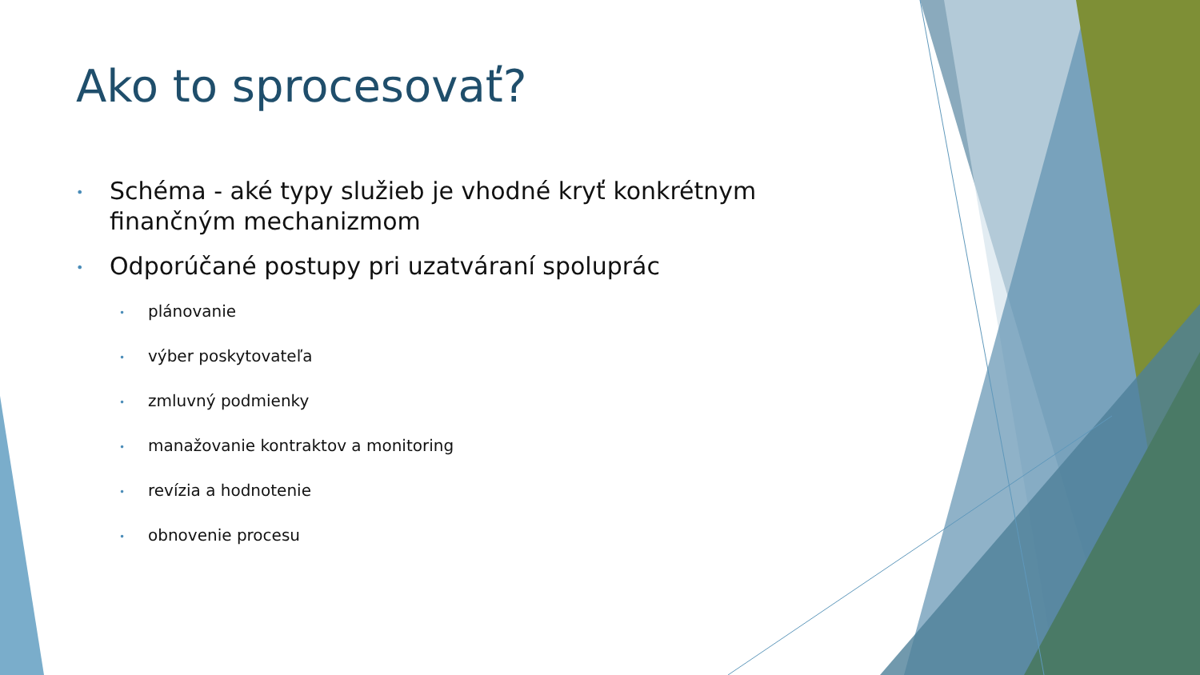Ako to sprocesovať?
• Schéma - aké typy služieb je vhodné kryť konkrétnym finančným mechanizmom
• Odporúčané postupy pri uzatváraní spoluprác
• plánovanie
• výber poskytovateľa
• zmluvný podmienky
• manažovanie kontraktov a monitoring
• revízia a hodnotenie
• obnovenie procesu